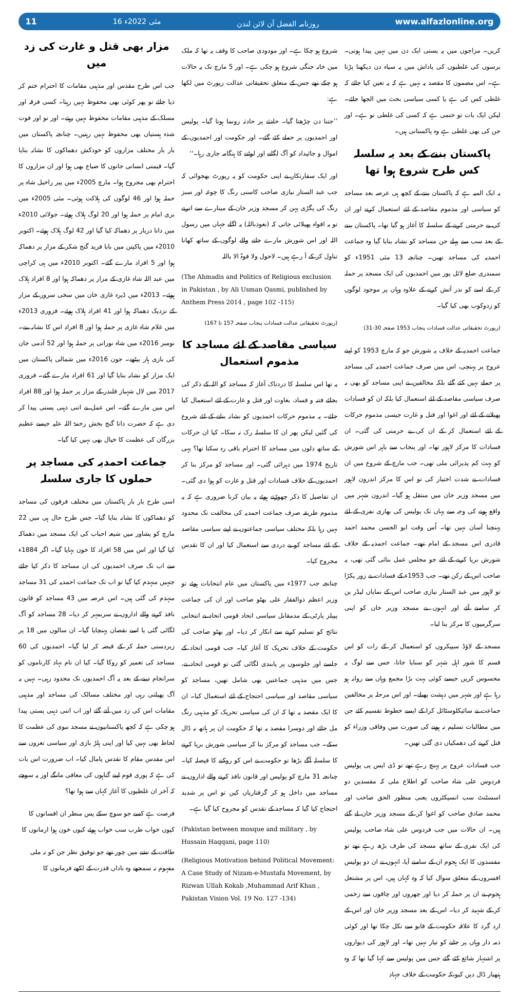11 16 مئی 2022ء روزنامہ الفضل آن لائن لندن www.alfazlonline.org
کریں۔ مزاجوں میں یہ پستی ایک دن میں نہیں پیدا ہوتی۔ برسوں کی غلطیوں کی پاداش میں یہ سیاہ دن دیکھنا پڑتا ہے۔ اس مضمون کا مقصد یہ نہیں ہے کہ یہ تعین کیا جائے کہ غلطی کس کی ہے یا کسی سیاسی بحث میں الجھا جائے۔ لیکن ایک بات تو حتمی ہے کہ کسی کی غلطی تو ہے۔ اور جن کی بھی غلطی ہے وہ پاکستانی ہیں۔
پاکستان بننے کے بعد یہ سلسلہ کس طرح شروع ہوا تھا
یہ ایک المیہ ہے کہ پاکستان بننے کے کچھ ہی عرصہ بعد مساجد کو سیاسی اور مذموم مقاصد کے لئے استعمال کرنے اور ان کی بے حرمتی کرنے کے سلسلہ کا آغاز ہو گیا تھا۔ پاکستان بننے کے بعد سب سے پہلے جن مساجد کو نشانہ بنایا گیا وہ جماعت احمدیہ کی مساجد تھیں۔ چنانچہ 13 مئی 1951ء کو سمندری ضلع لائل پور میں احمدیوں کی ایک مسجد پر حملہ کر کے اسے کو نذر آتش کرنے کے علاوہ وہاں پر موجود لوگوں کو زدوکوب بھی کیا گیا۔
(رپورٹ تحقیقاتی عدالت فسادات پنجاب 1953 صفحہ 30-31)
جماعت احمدیہ کے خلاف یہ شورش جو کہ مارچ 1953 کو اپنے عروج پر پہنچی، اس میں صرف جماعت احمدیہ کی مساجد پر حملے نہیں کئے گئے بلکہ مخالفین نے اپنی مساجد کو بھی نہ صرف سیاسی مقاصد کے لئے استعمال کیا بلکہ ان کو فسادات پھیلانے کے لئے اور اغوا اور قتل و غارت جیسی مذموم حرکات کے لئے استعمال کر کے ان کی بے حرمتی کی گئی۔ ان فسادات کا مرکز لاہور تھا۔ اور پنجاب سے باہر اس شورش کو بہت کم پذیرائی ملی تھی۔ جب مارچ کے شروع میں ان فسادات نے شدت اختیار کی تو اس کا مرکز اندرون لاہور میں مسجد وزیر خان میں منتقل ہو گیا۔ اندرون شہر میں واقع ہونے کی وجہ سے یہاں تک پولیس کی بھاری نفری کے لئے پہنچنا آسان نہیں تھا۔ اُس وقت ابو الحسن محمد احمد قادری اس مسجد کے امام تھے۔ جماعت احمدیہ کے خلاف شورش برپا کرنے کے لئے جو مجلس عمل بنائی گئی تھی، یہ صاحب اس کے رکن تھے۔ جب 1953ء کے فسادات نے زور پکڑا تو لاہور میں عبد الستار نیازی صاحب اس کے نمایاں لیڈر بن کر سامنے آئے اور انہوں نے مسجد وزیر خان کو اپنی سرگرمیوں کا مرکز بنا لیا۔
مسجد کے لاؤڈ سپیکروں کو استعمال کر کے رات کو اس قسم کا شور اہل شہر کو سنایا جاتا، جس سے لوگ یہ محسوس کریں جیسے کوئی بہت بڑا مجمع وہاں سے روانہ ہو رہا ہے اور شہر میں دہشت پھیلے۔ اور اس مرحلہ پر مخالفین جماعت نے سائیکلوسٹائل کرا کے ایسے خطوط تقسیم کئے جن میں مطالبات تسلیم نہ ہونے کی صورت میں وفاقی وزراء کو قتل کرنے کی دھمکیاں دی گئی تھیں۔
جب فسادات عروج پر پہنچ رہے تھے تو ڈی ایس پی پولیس فردوس علی شاہ صاحب کو اطلاع ملی کہ مفسدین دو اسسٹنٹ سب انسپکٹروں یعنی منظور الحق صاحب اور محمد صادق صاحب کو اغوا کر کے مسجد وزیر خان لے گئے ہیں۔ ان حالات میں جب فردوس علی شاہ صاحب پولیس کی ایک نفری کے ساتھ مسجد کی طرف بڑھ رہے تھے تو مفسدوں کا ایک ہجوم ان کے سامنے آیا، انہوں نے ان دو پولیس افسروں کے متعلق سوال کیا کہ وہ کہاں ہیں، اس پر مشتعل ہجوم نے ان پر حملہ کر دیا اور چھروں اور چاقوں سے زخمی کر کے شہید کر دیا۔ اس کے بعد مسجد وزیر خان اور اس کے ارد گرد کا علاقہ حکومت کے قابو سے نکل چکا تھا اور کوئی ذمہ دار وہاں پر جانے کو تیار نہیں تھا۔ اور لاہور کی دیواروں پر اشتہار شائع کئے گئے جس میں پولیس سے کہا گیا تھا کہ وہ ہتھیار ڈال دیں کیونکہ حکومت کے خلاف جہاد
شروع ہو چکا ہے۔ اور مودودی صاحب کا وقف یہ تھا کہ ملک میں خانہ جنگی شروع ہو چکی ہے۔ اور 5 مارچ تک یہ حالات ہو چکے تھے جس کے متعلق تحقیقاتی عدالت رپورٹ میں لکھا ہے:
’’جتنا دن چڑھتا گیا۔ حادثے پر حادثہ رونما ہوتا گیا۔ پولیس اور احمدیوں پر حملے کئے گئے۔ اور حکومت اور احمدیوں کے اموال و جائیداد کو آگ لگانے اور لوٹنے کا ہنگامہ جاری رہا۔‘‘
اور ایک سفارتکار نے اپنی حکومت کو یہ رپورٹ بھجوائی کہ جب عبد الستار نیازی صاحب کاسنی رنگ کا چوغہ اور سبز رنگ کی پگڑی پہن کر مسجد وزیر خان کے مینارے سے اترتے تو یہ افواہ پھیلائی جاتی کہ (نعوذباللہ) یہ اگلے جہاں میں رسول اللہ اور اس شورش مارے جانے والے لوگوں کے ساتھ کھانا تناول کر کے آ رہے ہیں۔ لاحول ولا قوۃ الا باللہ
(The Ahmadis and Politics of Religious exclusion in Pakistan , by Ali Usman Qasmi, published by Anthem Press 2014 , page 102 -115)
(رپورٹ تحقیقاتی عدالت فسادات پنجاب صفحہ 157 تا 167)
سیاسی مقاصد کے لئے مساجد کا مذموم استعمال
یہ تھا اس سلسلہ کا دردناک آغاز کہ مساجد کو اللہ کے ذکر کی بجائے فتنہ و فساد، بغاوت اور قتل و غارت کے لئے استعمال کیا جائے۔ یہ مذموم حرکات احمدیوں کو نشانہ بنانے کے لئے شروع کی گئیں لیکن پھر ان کا سلسلہ رک نہ سکا۔ کیا ان حرکات کے ساتھ دلوں میں مساجد کا احترام باقی رہ سکتا تھا؟ یہی تاریخ 1974 میں دہرائی گئی۔ اور مساجد کو مرکز بنا کر احمدیوں کے خلاف فسادات اور قتل و غارت کو ہوا دی گئی۔ ان تفاصیل کا ذکر چھوڑتے ہوئے یہ بیان کرنا ضروری ہے کہ یہ مذموم طریقہ صرف جماعت احمدیہ کی مخالفت تک محدود نہیں رہا بلکہ مختلف سیاسی جماعتوں نے اپنے سیاسی مقاصد کے لئے مساجد کو بے دردی سے استعمال کیا اور ان کا تقدس مجروح کیا۔
چنانچہ جب 1977ء میں پاکستان میں عام انتخابات ہوئے تو وزیر اعظم ذوالفقار علی بھٹو صاحب اور ان کی جماعت پیپلز پارٹی کے مدمقابل سیاسی اتحاد قومی اتحاد نے انتخابی نتائج کو تسلیم کرنے سے انکار کر دیا۔ اور بھٹو صاحب کی حکومت کے خلاف تحریک کا آغاز کیا۔ جب قومی اتحاد کے جلسے اور جلوسوں پر پابندی لگائی گئی تو قومی اتحاد نے، جس میں مذہبی جماعتیں بھی شامل تھیں، مساجد کو سیاسی مقاصد اور سیاسی احتجاج کے لئے استعمال کیا۔ ان کا ایک مقصد یہ تھا کہ ان کی سیاسی تحریک کو مذہبی رنگ مل جائے اور دوسرا مقصد یہ تھا کہ حکومت ان پر ہاتھ نہ ڈال سکے۔ جب مساجد کو مرکز بنا کر سیاسی شورش برپا کرنے کا سلسلہ آگے بڑھا تو حکومت نے اس کو روکنے کا فیصلہ کیا۔ چنانچہ 31 مارچ کو پولیس اور قانون نافذ کرنے والے اداروں نے مساجد میں داخل ہو کر گرفتاریاں کیں تو اس پر شدید احتجاج کیا گیا کہ مساجد کے تقدس کو مجروح کیا گیا ہے۔
(Pakistan between mosque and military , by Hussain Haqqani, page 110)
(Religious Motivation behind Political Movement: A Case Study of Nizam-e-Mustafa Movement, by Rizwan Ullah Kokab ,Muhammad Arif Khan , Pakistan Vision Vol. 19 No. 127 -134)
مزار بھی قتل و غارت کی زد میں
جب اس طرح مقدس اور مذہبی مقامات کا احترام ختم کر دیا جائے تو پھر کوئی بھی محفوظ نہیں رہتا۔ کسی فرقہ اور مسلک کے مذہبی مقامات محفوظ نہیں رہتے۔ اور تو اور فوت شدہ ہستیاں بھی محفوظ نہیں رہتیں۔ چنانچہ پاکستان میں بار بار مختلف مزاروں کو خودکش دھماکوں کا نشانہ بنایا گیا۔ قیمتی انسانی جانوں کا ضیاع بھی ہوا اور ان مزاروں کا احترام بھی مجروح ہوا۔ مارچ 2005ء میں پیر راخیل شاہ پر حملہ ہوا اور 46 لوگوں کی ہلاکت ہوئی۔ مئی 2005ء میں بری امام پر حملہ ہوا اور 20 لوگ ہلاک ہوئے۔ جولائی 2010ء میں داتا دربار پر دھماکہ کیا گیا اور 42 لوگ ہلاک ہوئے۔ اکتوبر 2010ء میں پاکپتن میں بابا فرید گنج شکر کے مزار پر دھماکہ ہوا اور 5 افراد مارے گئے۔ اکتوبر 2010ء میں ہی کراچی میں عبد اللہ شاہ غازی کے مزار پر دھماکہ ہوا اور 8 افراد ہلاک ہوئے۔ 2013ء میں ڈیرہ غازی خان میں سخی سرور کے مزار کے نزدیک دھماکہ ہوا اور 41 افراد ہلاک ہوئے۔ فروری 2013ء میں غلام شاہ غازی پر حملہ ہوا اور 8 افراد اس کا نشانہ بنے۔ نومبر 2016ء میں شاہ نورانی پر حملہ ہوا اور 52 آدمی جان کی بازی ہار بیٹھے۔ جون 2016ء میں شمالی پاکستان میں ایک مزار کو نشانہ بنایا گیا اور 61 افراد مارے گئے۔ فروری 2017 میں لال شہباز قلندر کے مزار پر حملہ ہوا اور 88 افراد اس میں مارے گئے۔ اس عمل نے اتنی ذہنی پستی پیدا کر دی ہے کہ حضرت داتا گنج بخش رحمۃ اللہ علیہ جیسے عظیم بزرگان کی عظمت کا خیال بھی نہیں کیا گیا۔
جماعت احمدیہ کی مساجد پر حملوں کا جاری سلسلہ
اسی طرح بار بار پاکستان میں مختلف فرقوں کی مساجد کو دھماکوں کا نشانہ بنایا گیا۔ جس طرح حال ہی میں 22 مارچ کو پشاور میں شیعہ احباب کی ایک مسجد میں دھماکہ کیا گیا اور اس میں 58 افراد کا خون بہایا گیا۔ اگر 1884ء سے اب تک صرف احمدیوں کی ان مساجد کا ذکر کیا جائے جنہیں منہدم کیا گیا تو اب تک جماعت احمدیہ کی 31 مساجد منہدم کی گئی ہیں۔ اس عرصہ میں 43 مساجد کو قانون نافذ کرنے والے اداروں نے سربمہر کر دیا۔ 28 مساجد کو آگ لگائی گئی یا اسے نقصان پہنچایا گیا۔ ان سالوں میں 18 پر زبردستی حملہ کر کے قبضہ کر لیا گیا۔ احمدیوں کی 60 مساجد کی تعمیر کو روکا گیا۔ کیا ان نام نہاد کارناموں کو سرانجام دینے کے بعد یہ آگ احمدیوں تک محدود رہی۔ نہیں یہ آگ پھیلتی رہی اور مختلف مسالک کی مساجد اور مذہبی مقامات اس کی زد میں آتے گئے اور اب اتنی ذہنی پستی پیدا ہو چکی ہے کہ کچھ پاکستانیوں نے مسجد نبوی کی عظمت کا لحاظ بھی نہیں کیا اور اپنی ہلڑ بازی اور سیاسی نعروں سے اس مقدس مقام کا تقدس پامال کیا۔ اب ضرورت اس بات کی ہے کہ پوری قوم اپنے گناہوں کی معافی مانگے اور یہ سوچے کہ آخر ان غلطیوں کا آغاز کہاں سے ہوا تھا؟
فرصت ہے کسے جو سوچ سکے پس منظر ان افسانوں کا
کیوں خواب طرب سب خواب ہوئے کیوں خون ہوا ارمانوں کا
طاقت کے نشے میں چور تھے جو توفیق نظر جن کو نہ ملی
مفہوم نہ سمجھے وہ ناداں قدرت کے لکھے فرمانوں کا